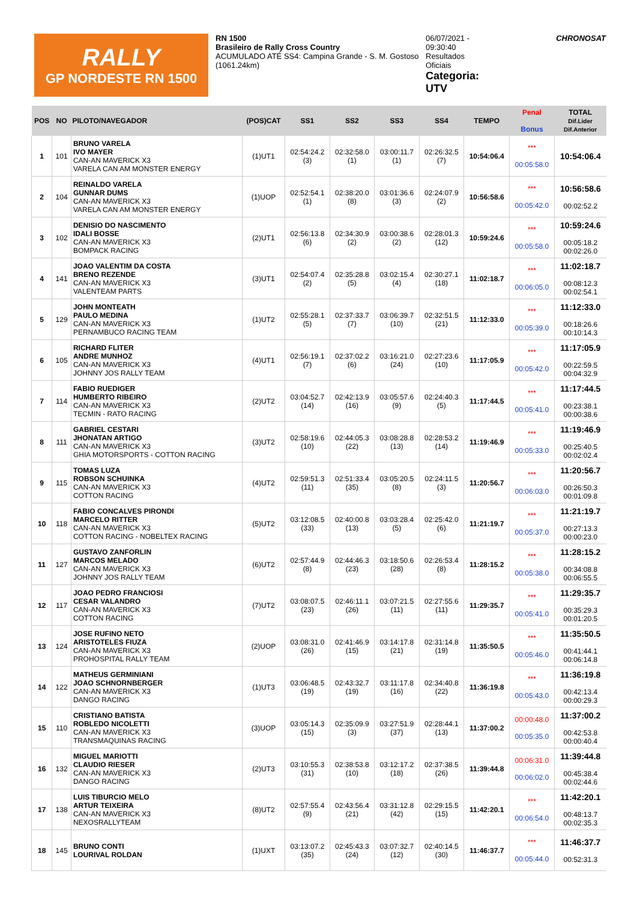RALLY
GP NORDESTE RN 1500
RN 1500
Brasileiro de Rally Cross Country
ACUMULADO ATÉ SS4: Campina Grande - S. M. Gostoso
(1061.24km)
06/07/2021 -
09:30:40
Resultados
Oficiais
Categoria:
UTV
CHRONOSAT
| POS | NO | PILOTO/NAVEGADOR | (POS)CAT | SS1 | SS2 | SS3 | SS4 | TEMPO | Penal Bonus | TOTAL Dif.Lider Dif.Anterior |
| --- | --- | --- | --- | --- | --- | --- | --- | --- | --- | --- |
| 1 | 101 | BRUNO VARELA IVO MAYER CAN-AN MAVERICK X3 VARELA CAN AM MONSTER ENERGY | (1)UT1 | 02:54:24.2 (3) | 02:32:58.0 (1) | 03:00:11.7 (1) | 02:26:32.5 (7) | 10:54:06.4 | *** 00:05:58.0 | 10:54:06.4 |
| 2 | 104 | REINALDO VARELA GUNNAR DUMS CAN-AN MAVERICK X3 VARELA CAN AM MONSTER ENERGY | (1)UOP | 02:52:54.1 (1) | 02:38:20.0 (8) | 03:01:36.6 (3) | 02:24:07.9 (2) | 10:56:58.6 | *** 00:05:42.0 | 10:56:58.6 00:02:52.2 |
| 3 | 102 | DENISIO DO NASCIMENTO IDALI BOSSE CAN-AN MAVERICK X3 BOMPACK RACING | (2)UT1 | 02:56:13.8 (6) | 02:34:30.9 (2) | 03:00:38.6 (2) | 02:28:01.3 (12) | 10:59:24.6 | *** 00:05:58.0 | 10:59:24.6 00:05:18.2 00:02:26.0 |
| 4 | 141 | JOAO VALENTIM DA COSTA BRENO REZENDE CAN-AN MAVERICK X3 VALENTEAM PARTS | (3)UT1 | 02:54:07.4 (2) | 02:35:28.8 (5) | 03:02:15.4 (4) | 02:30:27.1 (18) | 11:02:18.7 | *** 00:06:05.0 | 11:02:18.7 00:08:12.3 00:02:54.1 |
| 5 | 129 | JOHN MONTEATH PAULO MEDINA CAN-AN MAVERICK X3 PERNAMBUCO RACING TEAM | (1)UT2 | 02:55:28.1 (5) | 02:37:33.7 (7) | 03:06:39.7 (10) | 02:32:51.5 (21) | 11:12:33.0 | *** 00:05:39.0 | 11:12:33.0 00:18:26.6 00:10:14.3 |
| 6 | 105 | RICHARD FLITER ANDRE MUNHOZ CAN-AN MAVERICK X3 JOHNNY JOS RALLY TEAM | (4)UT1 | 02:56:19.1 (7) | 02:37:02.2 (6) | 03:16:21.0 (24) | 02:27:23.6 (10) | 11:17:05.9 | *** 00:05:42.0 | 11:17:05.9 00:22:59.5 00:04:32.9 |
| 7 | 114 | FABIO RUEDIGER HUMBERTO RIBEIRO CAN-AN MAVERICK X3 TECMIN - RATO RACING | (2)UT2 | 03:04:52.7 (14) | 02:42:13.9 (16) | 03:05:57.6 (9) | 02:24:40.3 (5) | 11:17:44.5 | *** 00:05:41.0 | 11:17:44.5 00:23:38.1 00:00:38.6 |
| 8 | 111 | GABRIEL CESTARI JHONATAN ARTIGO CAN-AN MAVERICK X3 GHIA MOTORSPORTS - COTTON RACING | (3)UT2 | 02:58:19.6 (10) | 02:44:05.3 (22) | 03:08:28.8 (13) | 02:28:53.2 (14) | 11:19:46.9 | *** 00:05:33.0 | 11:19:46.9 00:25:40.5 00:02:02.4 |
| 9 | 115 | TOMAS LUZA ROBSON SCHUINKA CAN-AN MAVERICK X3 COTTON RACING | (4)UT2 | 02:59:51.3 (11) | 02:51:33.4 (35) | 03:05:20.5 (8) | 02:24:11.5 (3) | 11:20:56.7 | *** 00:06:03.0 | 11:20:56.7 00:26:50.3 00:01:09.8 |
| 10 | 118 | FABIO CONCALVES PIRONDI MARCELO RITTER CAN-AN MAVERICK X3 COTTON RACING - NOBELTEX RACING | (5)UT2 | 03:12:08.5 (33) | 02:40:00.8 (13) | 03:03:28.4 (5) | 02:25:42.0 (6) | 11:21:19.7 | *** 00:05:37.0 | 11:21:19.7 00:27:13.3 00:00:23.0 |
| 11 | 127 | GUSTAVO ZANFORLIN MARCOS MELADO CAN-AN MAVERICK X3 JOHNNY JOS RALLY TEAM | (6)UT2 | 02:57:44.9 (8) | 02:44:46.3 (23) | 03:18:50.6 (28) | 02:26:53.4 (8) | 11:28:15.2 | *** 00:05:38.0 | 11:28:15.2 00:34:08.8 00:06:55.5 |
| 12 | 117 | JOAO PEDRO FRANCIOSI CESAR VALANDRO CAN-AN MAVERICK X3 COTTON RACING | (7)UT2 | 03:08:07.5 (23) | 02:46:11.1 (26) | 03:07:21.5 (11) | 02:27:55.6 (11) | 11:29:35.7 | *** 00:05:41.0 | 11:29:35.7 00:35:29.3 00:01:20.5 |
| 13 | 124 | JOSE RUFINO NETO ARISTOTELES FIUZA CAN-AN MAVERICK X3 PROHOSPITAL RALLY TEAM | (2)UOP | 03:08:31.0 (26) | 02:41:46.9 (15) | 03:14:17.8 (21) | 02:31:14.8 (19) | 11:35:50.5 | *** 00:05:46.0 | 11:35:50.5 00:41:44.1 00:06:14.8 |
| 14 | 122 | MATHEUS GERMINIANI JOAO SCHNORNBERGER CAN-AN MAVERICK X3 DANGO RACING | (1)UT3 | 03:06:48.5 (19) | 02:43:32.7 (19) | 03:11:17.8 (16) | 02:34:40.8 (22) | 11:36:19.8 | *** 00:05:43.0 | 11:36:19.8 00:42:13.4 00:00:29.3 |
| 15 | 110 | CRISTIANO BATISTA ROBLEDO NICOLETTI CAN-AN MAVERICK X3 TRANSMAQUINAS RACING | (3)UOP | 03:05:14.3 (15) | 02:35:09.9 (3) | 03:27:51.9 (37) | 02:28:44.1 (13) | 11:37:00.2 | 00:00:48.0 00:05:35.0 | 11:37:00.2 00:42:53.8 00:00:40.4 |
| 16 | 132 | MIGUEL MARIOTTI CLAUDIO RIESER CAN-AN MAVERICK X3 DANGO RACING | (2)UT3 | 03:10:55.3 (31) | 02:38:53.8 (10) | 03:12:17.2 (18) | 02:37:38.5 (26) | 11:39:44.8 | 00:06:31.0 00:06:02.0 | 11:39:44.8 00:45:38.4 00:02:44.6 |
| 17 | 138 | LUIS TIBURCIO MELO ARTUR TEIXEIRA CAN-AN MAVERICK X3 NEXOSRALLYTEAM | (8)UT2 | 02:57:55.4 (9) | 02:43:56.4 (21) | 03:31:12.8 (42) | 02:29:15.5 (15) | 11:42:20.1 | *** 00:06:54.0 | 11:42:20.1 00:48:13.7 00:02:35.3 |
| 18 | 145 | BRUNO CONTI LOURIVAL ROLDAN | (1)UXT | 03:13:07.2 (35) | 02:45:43.3 (24) | 03:07:32.7 (12) | 02:40:14.5 (30) | 11:46:37.7 | *** 00:05:44.0 | 11:46:37.7 00:52:31.3 |